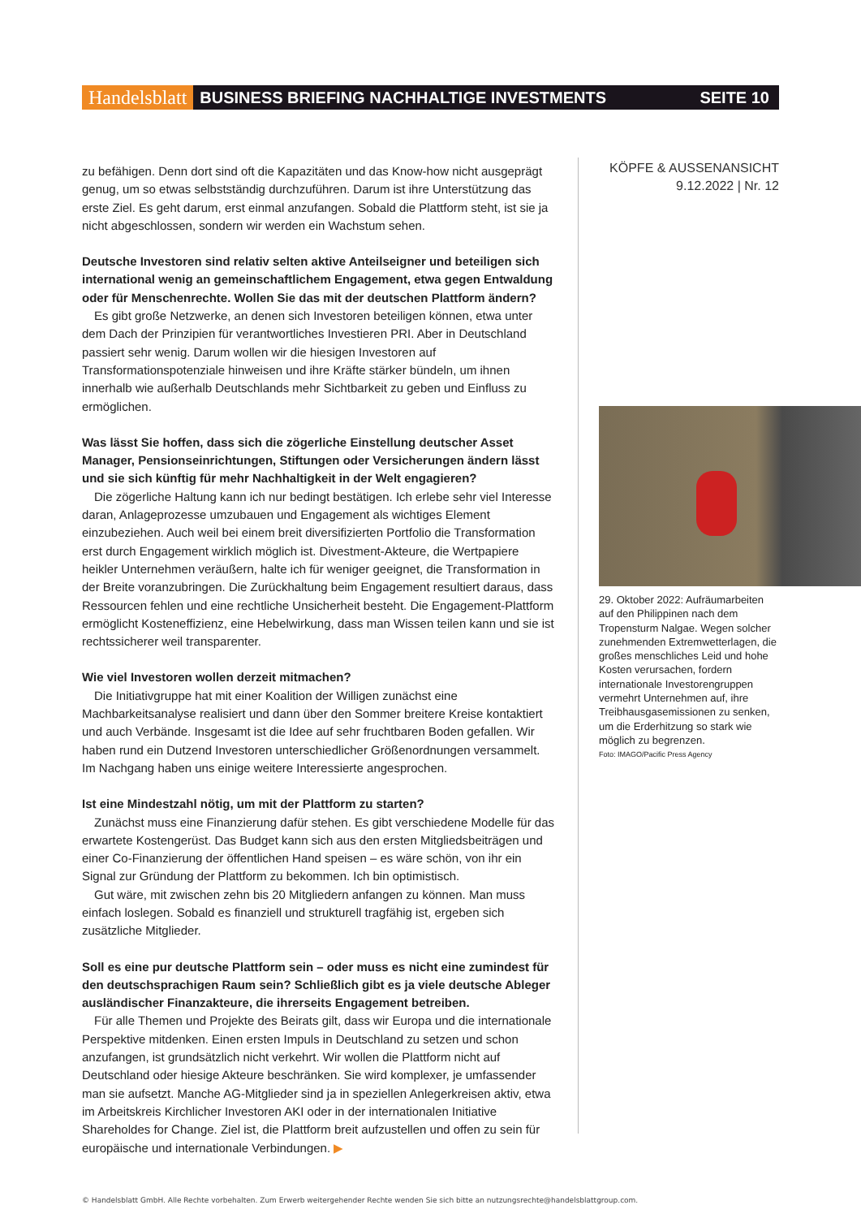Handelsblatt BUSINESS BRIEFING NACHHALTIGE INVESTMENTS SEITE 10
zu befähigen. Denn dort sind oft die Kapazitäten und das Know-how nicht ausgeprägt genug, um so etwas selbstständig durchzuführen. Darum ist ihre Unterstützung das erste Ziel. Es geht darum, erst einmal anzufangen. Sobald die Plattform steht, ist sie ja nicht abgeschlossen, sondern wir werden ein Wachstum sehen.
Deutsche Investoren sind relativ selten aktive Anteilseigner und beteiligen sich international wenig an gemeinschaftlichem Engagement, etwa gegen Entwaldung oder für Menschenrechte. Wollen Sie das mit der deutschen Plattform ändern?
Es gibt große Netzwerke, an denen sich Investoren beteiligen können, etwa unter dem Dach der Prinzipien für verantwortliches Investieren PRI. Aber in Deutschland passiert sehr wenig. Darum wollen wir die hiesigen Investoren auf Transformationspotenziale hinweisen und ihre Kräfte stärker bündeln, um ihnen innerhalb wie außerhalb Deutschlands mehr Sichtbarkeit zu geben und Einfluss zu ermöglichen.
Was lässt Sie hoffen, dass sich die zögerliche Einstellung deutscher Asset Manager, Pensionseinrichtungen, Stiftungen oder Versicherungen ändern lässt und sie sich künftig für mehr Nachhaltigkeit in der Welt engagieren?
Die zögerliche Haltung kann ich nur bedingt bestätigen. Ich erlebe sehr viel Interesse daran, Anlageprozesse umzubauen und Engagement als wichtiges Element einzubeziehen. Auch weil bei einem breit diversifizierten Portfolio die Transformation erst durch Engagement wirklich möglich ist. Divestment-Akteure, die Wertpapiere heikler Unternehmen veräußern, halte ich für weniger geeignet, die Transformation in der Breite voranzubringen. Die Zurückhaltung beim Engagement resultiert daraus, dass Ressourcen fehlen und eine rechtliche Unsicherheit besteht. Die Engagement-Plattform ermöglicht Kosteneffizienz, eine Hebelwirkung, dass man Wissen teilen kann und sie ist rechtssicherer weil transparenter.
Wie viel Investoren wollen derzeit mitmachen?
Die Initiativgruppe hat mit einer Koalition der Willigen zunächst eine Machbarkeitsanalyse realisiert und dann über den Sommer breitere Kreise kontaktiert und auch Verbände. Insgesamt ist die Idee auf sehr fruchtbaren Boden gefallen. Wir haben rund ein Dutzend Investoren unterschiedlicher Größenordnungen versammelt. Im Nachgang haben uns einige weitere Interessierte angesprochen.
Ist eine Mindestzahl nötig, um mit der Plattform zu starten?
Zunächst muss eine Finanzierung dafür stehen. Es gibt verschiedene Modelle für das erwartete Kostengerüst. Das Budget kann sich aus den ersten Mitgliedsbeiträgen und einer Co-Finanzierung der öffentlichen Hand speisen – es wäre schön, von ihr ein Signal zur Gründung der Plattform zu bekommen. Ich bin optimistisch.
Gut wäre, mit zwischen zehn bis 20 Mitgliedern anfangen zu können. Man muss einfach loslegen. Sobald es finanziell und strukturell tragfähig ist, ergeben sich zusätzliche Mitglieder.
Soll es eine pur deutsche Plattform sein – oder muss es nicht eine zumindest für den deutschsprachigen Raum sein? Schließlich gibt es ja viele deutsche Ableger ausländischer Finanzakteure, die ihrerseits Engagement betreiben.
Für alle Themen und Projekte des Beirats gilt, dass wir Europa und die internationale Perspektive mitdenken. Einen ersten Impuls in Deutschland zu setzen und schon anzufangen, ist grundsätzlich nicht verkehrt. Wir wollen die Plattform nicht auf Deutschland oder hiesige Akteure beschränken. Sie wird komplexer, je umfassender man sie aufsetzt. Manche AG-Mitglieder sind ja in speziellen Anlegerkreisen aktiv, etwa im Arbeitskreis Kirchlicher Investoren AKI oder in der internationalen Initiative Shareholdes for Change. Ziel ist, die Plattform breit aufzustellen und offen zu sein für europäische und internationale Verbindungen. ▶
KÖPFE & AUSSENANSICHT
9.12.2022 | Nr. 12
29. Oktober 2022: Aufräumarbeiten auf den Philippinen nach dem Tropensturm Nalgae. Wegen solcher zunehmenden Extremwetterlagen, die großes menschliches Leid und hohe Kosten verursachen, fordern internationale Investorengruppen vermehrt Unternehmen auf, ihre Treibhausgasemissionen zu senken, um die Erderhitzung so stark wie möglich zu begrenzen.
Foto: IMAGO/Pacific Press Agency
© Handelsblatt GmbH. Alle Rechte vorbehalten. Zum Erwerb weitergehender Rechte wenden Sie sich bitte an nutzungsrechte@handelsblattgroup.com.